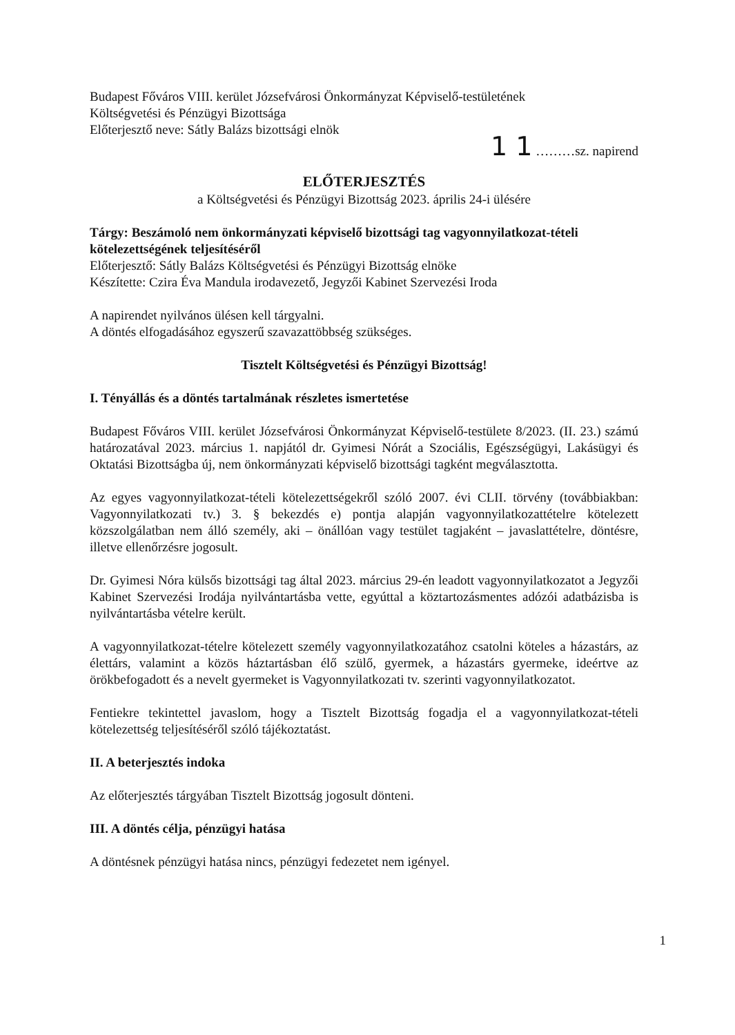Budapest Főváros VIII. kerület Józsefvárosi Önkormányzat Képviselő-testületének
Költségvetési és Pénzügyi Bizottsága
Előterjesztő neve: Sátly Balázs bizottsági elnök
1 1 ………sz. napirend
ELŐTERJESZTÉS
a Költségvetési és Pénzügyi Bizottság 2023. április 24-i ülésére
Tárgy: Beszámoló nem önkormányzati képviselő bizottsági tag vagyonnyilatkozat-tételi kötelezettségének teljesítéséről
Előterjesztő: Sátly Balázs Költségvetési és Pénzügyi Bizottság elnöke
Készítette: Czira Éva Mandula irodavezető, Jegyzői Kabinet Szervezési Iroda
A napirendet nyilvános ülésen kell tárgyalni.
A döntés elfogadásához egyszerű szavazattöbbség szükséges.
Tisztelt Költségvetési és Pénzügyi Bizottság!
I. Tényállás és a döntés tartalmának részletes ismertetése
Budapest Főváros VIII. kerület Józsefvárosi Önkormányzat Képviselő-testülete 8/2023. (II. 23.) számú határozatával 2023. március 1. napjától dr. Gyimesi Nórát a Szociális, Egészségügyi, Lakásügyi és Oktatási Bizottságba új, nem önkormányzati képviselő bizottsági tagként megválasztotta.
Az egyes vagyonnyilatkozat-tételi kötelezettségekről szóló 2007. évi CLII. törvény (továbbiakban: Vagyonnyilatkozati tv.) 3. § bekezdés e) pontja alapján vagyonnyilatkozattételre kötelezett közszolgálatban nem álló személy, aki – önállóan vagy testület tagjaként – javaslattételre, döntésre, illetve ellenőrzésre jogosult.
Dr. Gyimesi Nóra külsős bizottsági tag által 2023. március 29-én leadott vagyonnyilatkozatot a Jegyzői Kabinet Szervezési Irodája nyilvántartásba vette, egyúttal a köztartozásmentes adózói adatbázisba is nyilvántartásba vételre került.
A vagyonnyilatkozat-tételre kötelezett személy vagyonnyilatkozatához csatolni köteles a házastárs, az élettárs, valamint a közös háztartásban élő szülő, gyermek, a házastárs gyermeke, ideértve az örökbefogadott és a nevelt gyermeket is Vagyonnyilatkozati tv. szerinti vagyonnyilatkozatot.
Fentiekre tekintettel javaslom, hogy a Tisztelt Bizottság fogadja el a vagyonnyilatkozat-tételi kötelezettség teljesítéséről szóló tájékoztatást.
II. A beterjesztés indoka
Az előterjesztés tárgyában Tisztelt Bizottság jogosult dönteni.
III. A döntés célja, pénzügyi hatása
A döntésnek pénzügyi hatása nincs, pénzügyi fedezetet nem igényel.
1